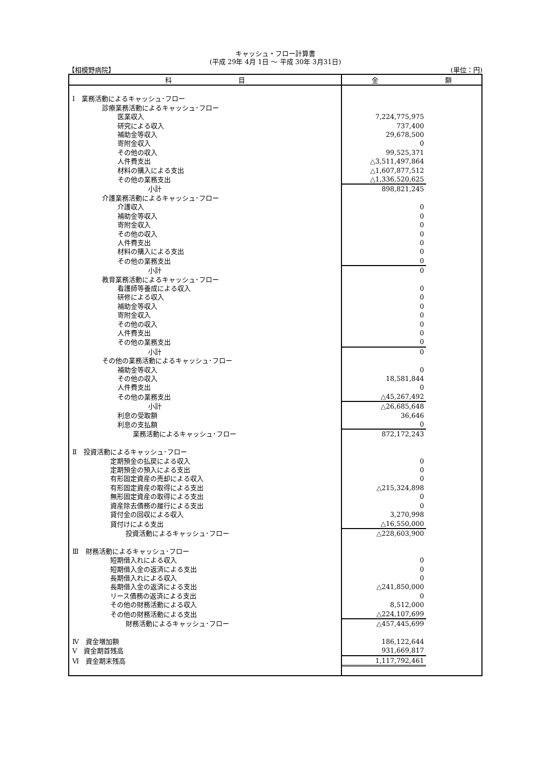キャッシュ・フロー計算書
(平成 29年 4月 1日 ～ 平成 30年 3月31日)
【相模野病院】 (単位：円)
| 科 目 | 金 額 |
| --- | --- |
| Ⅰ 業務活動によるキャッシュ･フロー | |
| 診療業務活動によるキャッシュ･フロー | |
| 医業収入 | 7,224,775,975 |
| 研究による収入 | 737,400 |
| 補助金等収入 | 29,678,500 |
| 寄附金収入 | 0 |
| その他の収入 | 99,525,371 |
| 人件費支出 | △3,511,497,864 |
| 材料の購入による支出 | △1,607,877,512 |
| その他の業務支出 | △1,336,520,625 |
| 小計 | 898,821,245 |
| 介護業務活動によるキャッシュ･フロー | |
| 介護収入 | 0 |
| 補助金等収入 | 0 |
| 寄附金収入 | 0 |
| その他の収入 | 0 |
| 人件費支出 | 0 |
| 材料の購入による支出 | 0 |
| その他の業務支出 | 0 |
| 小計 | 0 |
| 教育業務活動によるキャッシュ･フロー | |
| 看護師等養成による収入 | 0 |
| 研修による収入 | 0 |
| 補助金等収入 | 0 |
| 寄附金収入 | 0 |
| その他の収入 | 0 |
| 人件費支出 | 0 |
| その他の業務支出 | 0 |
| 小計 | 0 |
| その他の業務活動によるキャッシュ･フロー | |
| 補助金等収入 | 0 |
| その他の収入 | 18,581,844 |
| 人件費支出 | 0 |
| その他の業務支出 | △45,267,492 |
| 小計 | △26,685,648 |
| 利息の受取額 | 36,646 |
| 利息の支払額 | 0 |
| 業務活動によるキャッシュ･フロー | 872,172,243 |
| Ⅱ 投資活動によるキャッシュ･フロー | |
| 定期預金の払戻による収入 | 0 |
| 定期預金の預入による支出 | 0 |
| 有形固定資産の売却による収入 | 0 |
| 有形固定資産の取得による支出 | △215,324,898 |
| 無形固定資産の取得による支出 | 0 |
| 資産除去債務の履行による支出 | 0 |
| 貸付金の回収による収入 | 3,270,998 |
| 貸付けによる支出 | △16,550,000 |
| 投資活動によるキャッシュ･フロー | △228,603,900 |
| Ⅲ 財務活動によるキャッシュ･フロー | |
| 短期借入れによる収入 | 0 |
| 短期借入金の返済による支出 | 0 |
| 長期借入れによる収入 | 0 |
| 長期借入金の返済による支出 | △241,850,000 |
| リース債務の返済による支出 | 0 |
| その他の財務活動による収入 | 8,512,000 |
| その他の財務活動による支出 | △224,107,699 |
| 財務活動によるキャッシュ･フロー | △457,445,699 |
| Ⅳ 資金増加額 | 186,122,644 |
| Ⅴ 資金期首残高 | 931,669,817 |
| Ⅵ 資金期末残高 | 1,117,792,461 |